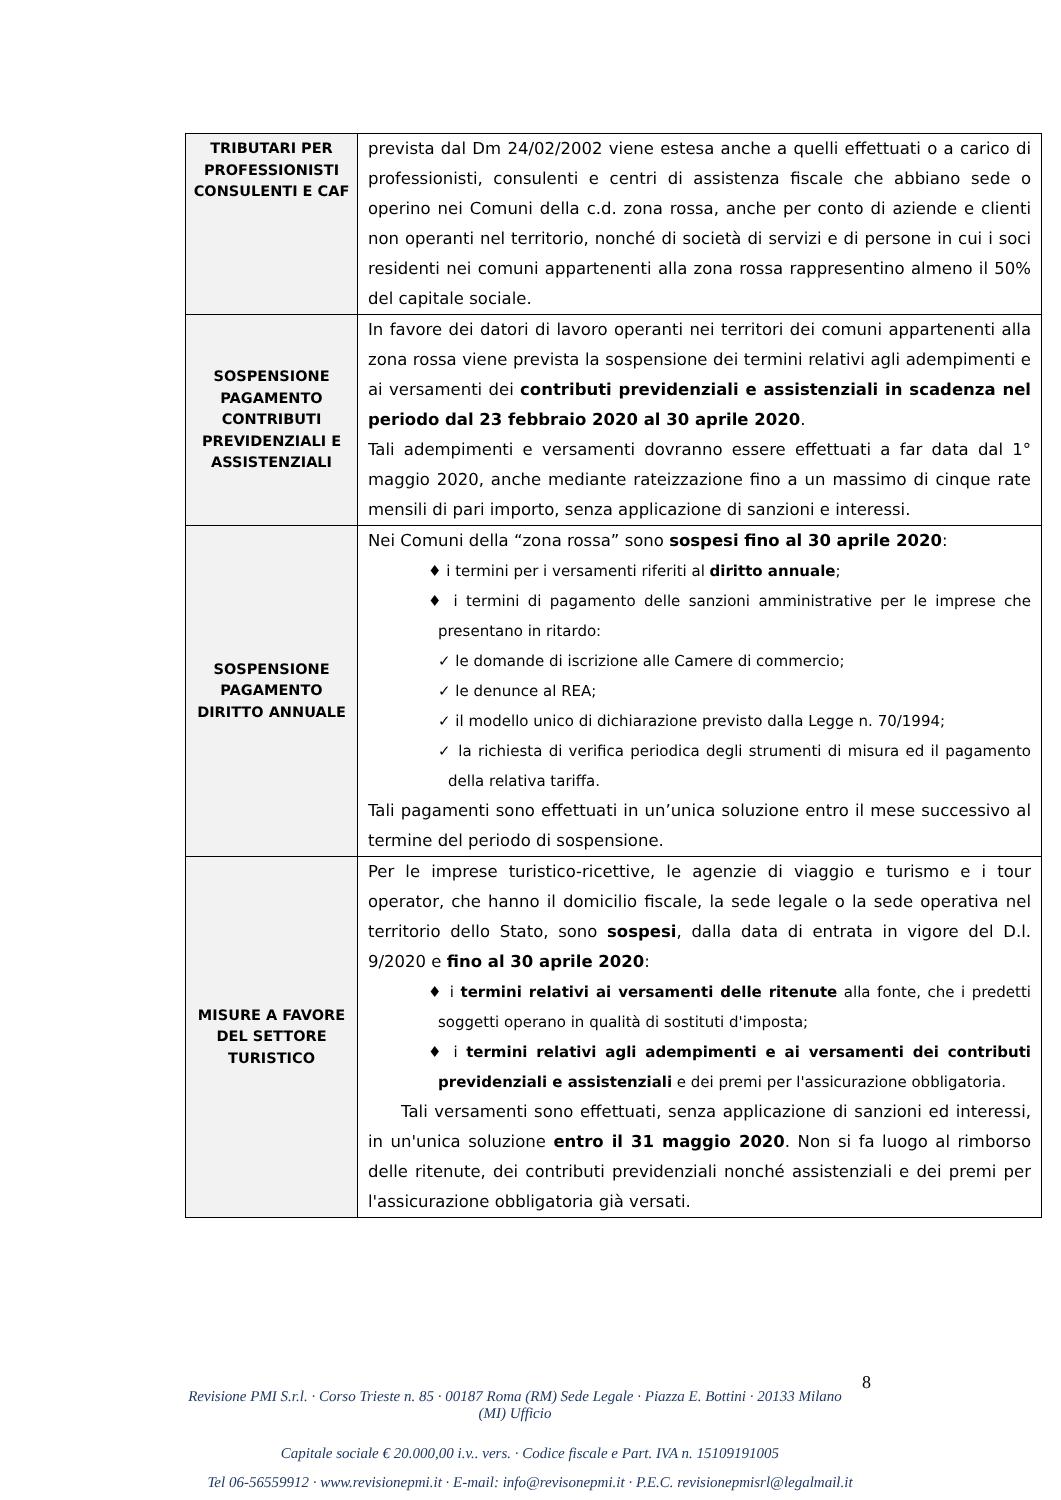| TRIBUTARI PER PROFESSIONISTI CONSULENTI E CAF | prevista dal Dm 24/02/2002 viene estesa anche a quelli effettuati o a carico di professionisti, consulenti e centri di assistenza fiscale che abbiano sede o operino nei Comuni della c.d. zona rossa, anche per conto di aziende e clienti non operanti nel territorio, nonché di società di servizi e di persone in cui i soci residenti nei comuni appartenenti alla zona rossa rappresentino almeno il 50% del capitale sociale. |
| SOSPENSIONE PAGAMENTO CONTRIBUTI PREVIDENZIALI E ASSISTENZIALI | In favore dei datori di lavoro operanti nei territori dei comuni appartenenti alla zona rossa viene prevista la sospensione dei termini relativi agli adempimenti e ai versamenti dei contributi previdenziali e assistenziali in scadenza nel periodo dal 23 febbraio 2020 al 30 aprile 2020 . Tali adempimenti e versamenti dovranno essere effettuati a far data dal 1° maggio 2020, anche mediante rateizzazione fino a un massimo di cinque rate mensili di pari importo, senza applicazione di sanzioni e interessi. |
| SOSPENSIONE PAGAMENTO DIRITTO ANNUALE | Nei Comuni della “zona rossa” sono sospesi fino al 30 aprile 2020 : ♦ i termini per i versamenti riferiti al diritto annuale ; ♦ i termini di pagamento delle sanzioni amministrative per le imprese che presentano in ritardo: ✓ le domande di iscrizione alle Camere di commercio; ✓ le denunce al REA; ✓ il modello unico di dichiarazione previsto dalla Legge n. 70/1994; ✓ la richiesta di verifica periodica degli strumenti di misura ed il pagamento della relativa tariffa. Tali pagamenti sono effettuati in un’unica soluzione entro il mese successivo al termine del periodo di sospensione. |
| MISURE A FAVORE DEL SETTORE TURISTICO | Per le imprese turistico-ricettive, le agenzie di viaggio e turismo e i tour operator, che hanno il domicilio fiscale, la sede legale o la sede operativa nel territorio dello Stato, sono sospesi , dalla data di entrata in vigore del D.l. 9/2020 e fino al 30 aprile 2020 : ♦ i termini relativi ai versamenti delle ritenute alla fonte, che i predetti soggetti operano in qualità di sostituti d'imposta; ♦ i termini relativi agli adempimenti e ai versamenti dei contributi previdenziali e assistenziali e dei premi per l'assicurazione obbligatoria. Tali versamenti sono effettuati, senza applicazione di sanzioni ed interessi, in un'unica soluzione entro il 31 maggio 2020 . Non si fa luogo al rimborso delle ritenute, dei contributi previdenziali nonché assistenziali e dei premi per l'assicurazione obbligatoria già versati. |
8
Revisione PMI S.r.l. · Corso Trieste n. 85 · 00187 Roma (RM) Sede Legale · Piazza E. Bottini · 20133 Milano (MI) Ufficio
Capitale sociale € 20.000,00 i.v.. vers. · Codice fiscale e Part. IVA n. 15109191005
Tel 06-56559912 · www.revisionepmi.it · E-mail: info@revisonepmi.it · P.E.C. revisionepmisrl@legalmail.it